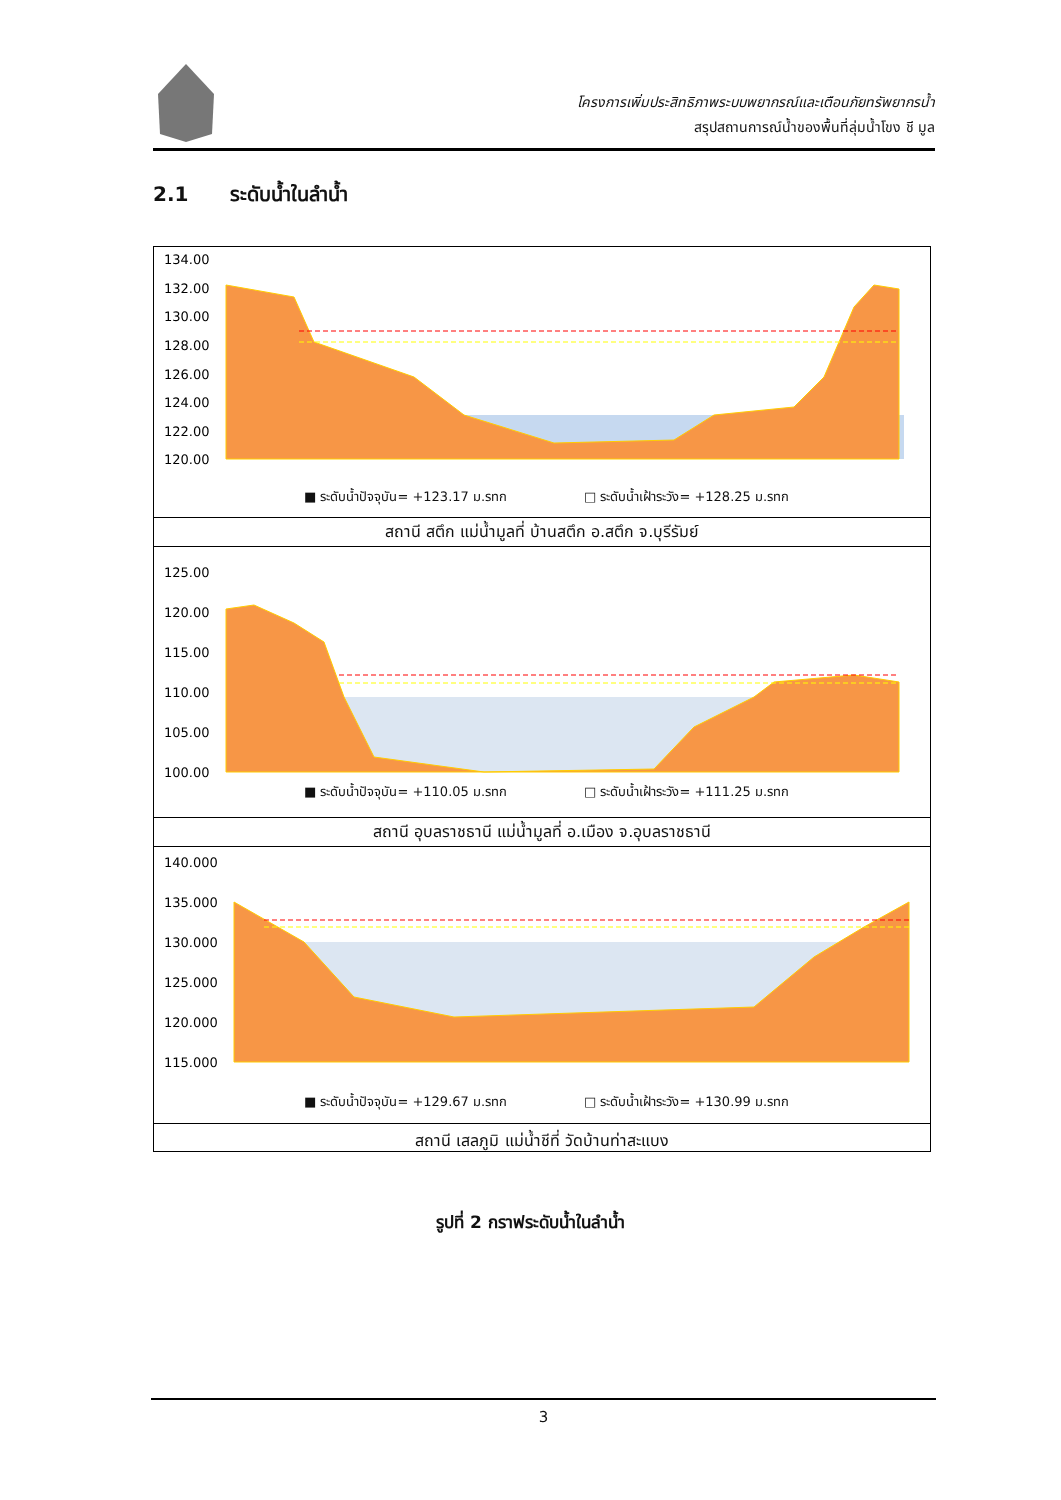โครงการเพิ่มประสิทธิภาพระบบพยากรณ์และเตือนภัยทรัพยากรน้ำ
สรุปสถานการณ์น้ำของพื้นที่ลุ่มน้ำโขง ชี มูล
2.1 ระดับน้ำในลำน้ำ
134.00
132.00
130.00
128.00
126.00
124.00
122.00
120.00
■ ระดับน้ำปัจจุบัน= +123.17 ม.รทก □ ระดับน้ำเฝ้าระวัง= +128.25 ม.รทก
สถานี สตึก แม่น้ำมูลที่ บ้านสตึก อ.สตึก จ.บุรีรัมย์
125.00
120.00
115.00
110.00
105.00
100.00
■ ระดับน้ำปัจจุบัน= +110.05 ม.รทก □ ระดับน้ำเฝ้าระวัง= +111.25 ม.รทก
สถานี อุบลราชธานี แม่น้ำมูลที่ อ.เมือง จ.อุบลราชธานี
140.000
135.000
130.000
125.000
120.000
115.000
■ ระดับน้ำปัจจุบัน= +129.67 ม.รทก □ ระดับน้ำเฝ้าระวัง= +130.99 ม.รทก
สถานี เสลภูมิ แม่น้ำชีที่ วัดบ้านท่าสะแบง
รูปที่ 2 กราฟระดับน้ำในลำน้ำ
3